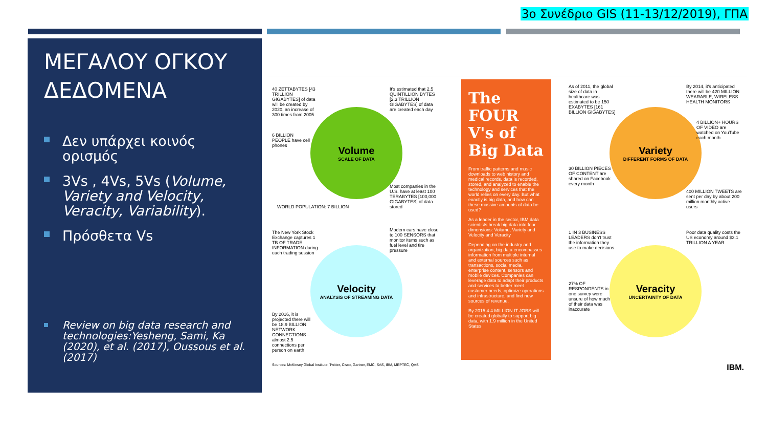3ο Συνέδριο GIS (11-13/12/2019), ΓΠΑ
ΜΕΓΑΛΟΥ ΟΓΚΟΥ ΔΕΔΟΜΕΝΑ
Δεν υπάρχει κοινός ορισμός
3Vs , 4Vs, 5Vs (Volume, Variety and Velocity, Veracity, Variability).
Πρόσθετα Vs
Review on big data research and technologies:Yesheng, Sami, Ka (2020), et al. (2017), Oussous et al. (2017)
Volume
SCALE OF DATA
Velocity
ANALYSIS OF STREAMING DATA
Variety
DIFFERENT FORMS OF DATA
Veracity
UNCERTAINTY OF DATA
40 ZETTABYTES [43 TRILLION GIGABYTES] of data will be created by 2020, an increase of 300 times from 2005
It's estimated that 2.5 QUINTILLION BYTES [2.3 TRILLION GIGABYTES] of data are created each day
6 BILLION PEOPLE have cell phones
WORLD POPULATION: 7 BILLION
Most companies in the U.S. have at least 100 TERABYTES [100,000 GIGABYTES] of data stored
The New York Stock Exchange captures 1 TB OF TRADE INFORMATION during each trading session
Modern cars have close to 100 SENSORS that monitor items such as fuel level and tire pressure
By 2016, it is projected there will be 18.9 BILLION NETWORK CONNECTIONS – almost 2.5 connections per person on earth
The FOUR V's of Big Data
From traffic patterns and music downloads to web history and medical records, data is recorded, stored, and analyzed to enable the technology and services that the world relies on every day. But what exactly is big data, and how can these massive amounts of data be used?
As a leader in the sector, IBM data scientists break big data into four dimensions: Volume, Variety and Velocity and Veracity
Depending on the industry and organization, big data encompasses information from multiple internal and external sources such as transactions, social media, enterprise content, sensors and mobile devices. Companies can leverage data to adapt their products and services to better meet customer needs, optimize operations and infrastructure, and find new sources of revenue.
By 2015 4.4 MILLION IT JOBS will be created globally to support big data, with 1.9 million in the United States
As of 2011, the global size of data in healthcare was estimated to be 150 EXABYTES [161 BILLION GIGABYTES]
By 2014, it's anticipated there will be 420 MILLION WEARABLE, WIRELESS HEALTH MONITORS
4 BILLION+ HOURS OF VIDEO are watched on YouTube each month
30 BILLION PIECES OF CONTENT are shared on Facebook every month
400 MILLION TWEETS are sent per day by about 200 million monthly active users
1 IN 3 BUSINESS LEADERS don't trust the information they use to make decisions
Poor data quality costs the US economy around $3.1 TRILLION A YEAR
27% OF RESPONDENTS in one survey were unsure of how much of their data was inaccurate
Sources: McKinsey Global Institute, Twitter, Cisco, Gartner, EMC, SAS, IBM, MEPTEC, QAS
IBM.